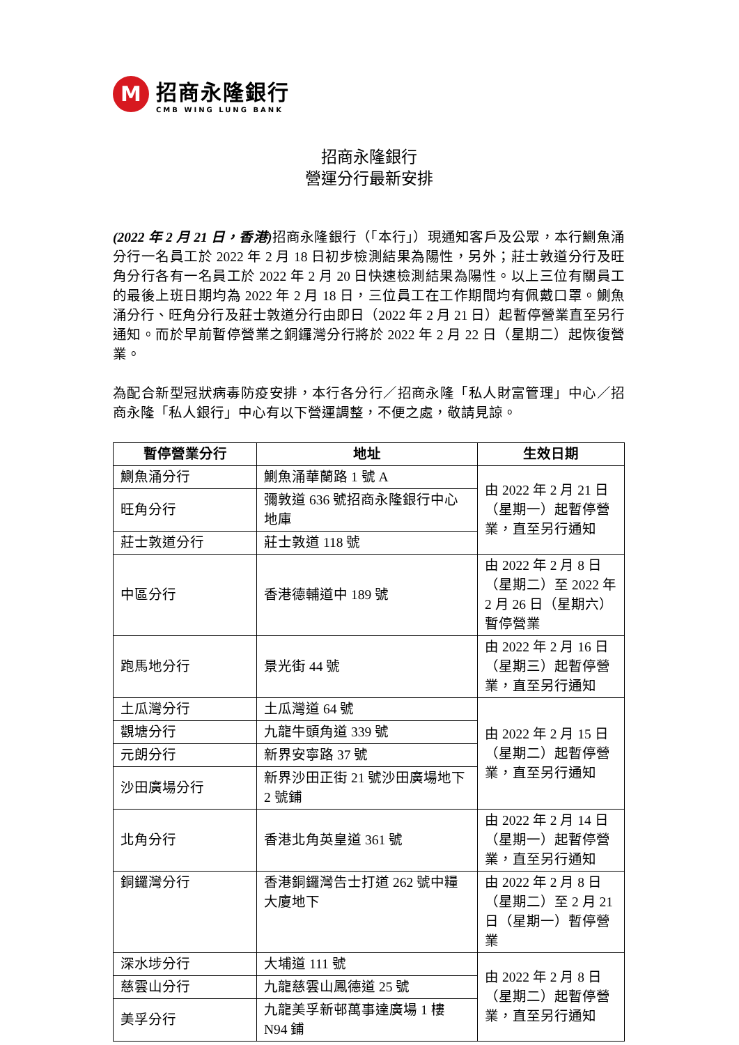M
招商永隆銀行
CMB WING LUNG BANK
招商永隆銀行
營運分行最新安排
(2022 年 2 月 21 日，香港) 招商永隆銀行（「本行」）現通知客戶及公眾，本行鰂魚涌分行一名員工於 2022 年 2 月 18 日初步檢測結果為陽性，另外；莊士敦道分行及旺角分行各有一名員工於 2022 年 2 月 20 日快速檢測結果為陽性。以上三位有關員工的最後上班日期均為 2022 年 2 月 18 日，三位員工在工作期間均有佩戴口罩。鰂魚涌分行、旺角分行及莊士敦道分行由即日（2022 年 2 月 21 日）起暫停營業直至另行通知。而於早前暫停營業之銅鑼灣分行將於 2022 年 2 月 22 日（星期二）起恢復營業。
為配合新型冠狀病毒防疫安排，本行各分行／招商永隆「私人財富管理」中心／招商永隆「私人銀行」中心有以下營運調整，不便之處，敬請見諒。
| 暫停營業分行 | 地址 | 生效日期 |
| --- | --- | --- |
| 鰂魚涌分行 | 鰂魚涌華蘭路 1 號 A | 由 2022 年 2 月 21 日（星期一）起暫停營業，直至另行通知 |
| 旺角分行 | 彌敦道 636 號招商永隆銀行中心地庫 | |
| 莊士敦道分行 | 莊士敦道 118 號 | |
| 中區分行 | 香港德輔道中 189 號 | 由 2022 年 2 月 8 日（星期二）至 2022 年 2 月 26 日（星期六）暫停營業 |
| 跑馬地分行 | 景光街 44 號 | 由 2022 年 2 月 16 日（星期三）起暫停營業，直至另行通知 |
| 土瓜灣分行 | 土瓜灣道 64 號 | 由 2022 年 2 月 15 日（星期二）起暫停營業，直至另行通知 |
| 觀塘分行 | 九龍牛頭角道 339 號 | |
| 元朗分行 | 新界安寧路 37 號 | |
| 沙田廣場分行 | 新界沙田正街 21 號沙田廣場地下 2 號鋪 | |
| 北角分行 | 香港北角英皇道 361 號 | 由 2022 年 2 月 14 日（星期一）起暫停營業，直至另行通知 |
| 銅鑼灣分行 | 香港銅鑼灣告士打道 262 號中糧大廈地下 | 由 2022 年 2 月 8 日（星期二）至 2 月 21 日（星期一）暫停營業 |
| 深水埗分行 | 大埔道 111 號 | 由 2022 年 2 月 8 日（星期二）起暫停營業，直至另行通知 |
| 慈雲山分行 | 九龍慈雲山鳳德道 25 號 | |
| 美孚分行 | 九龍美孚新邨萬事達廣場 1 樓 N94 鋪 | |